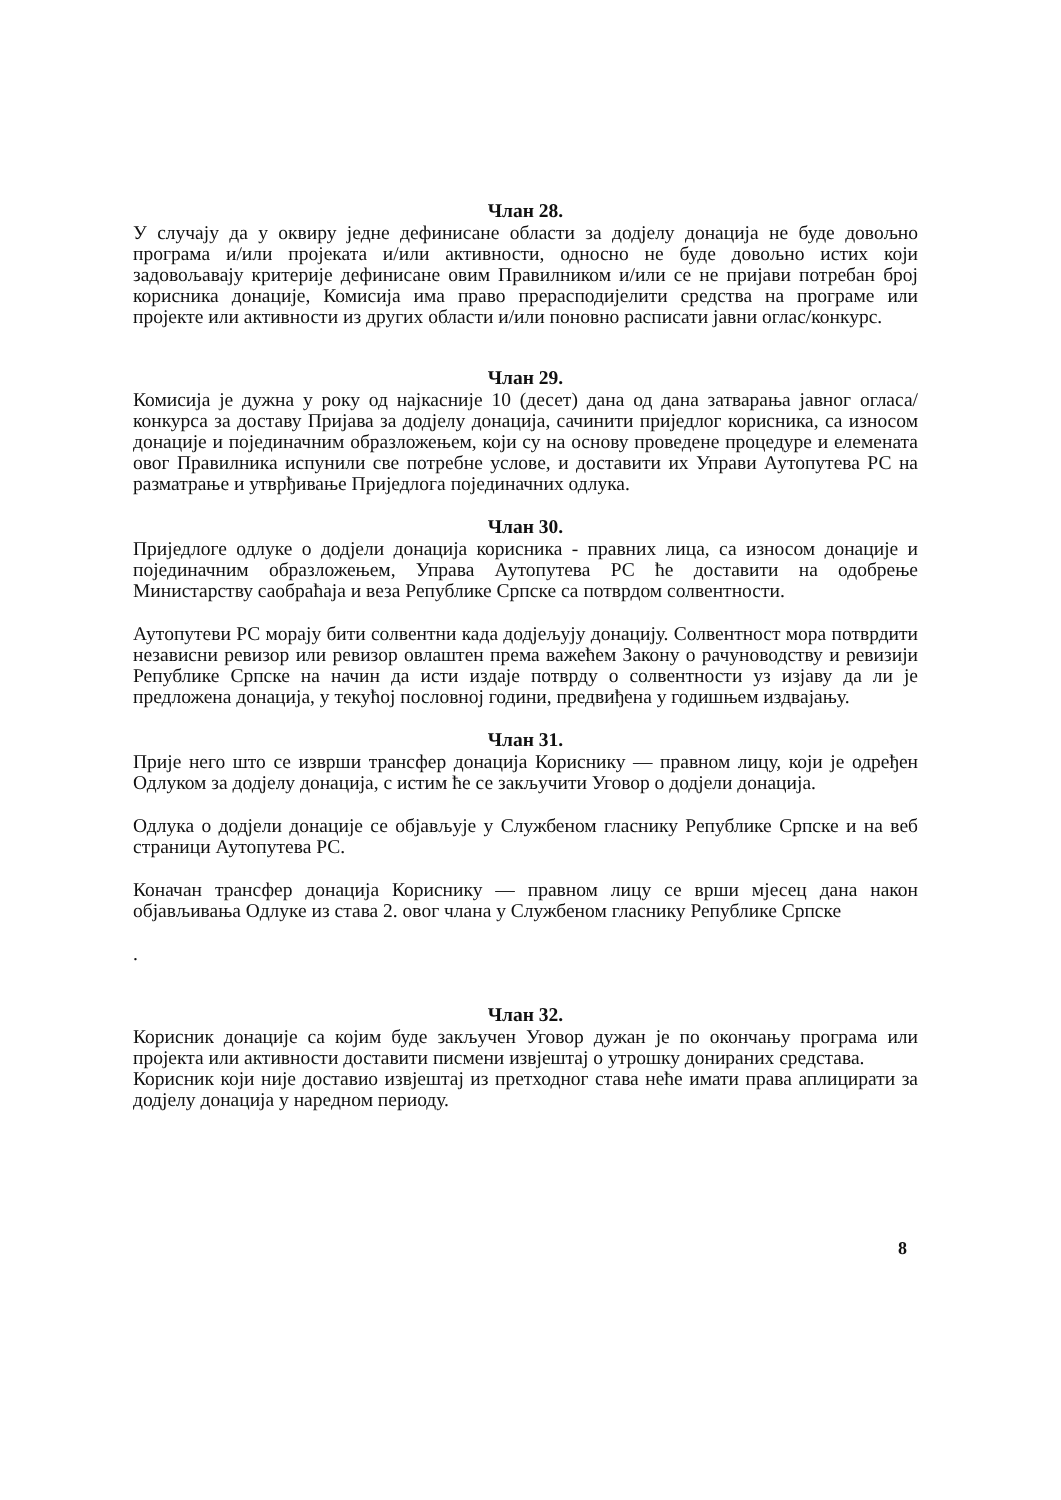Члан 28.
У случају да у оквиру једне дефинисане области за додјелу донација не буде довољно програма и/или пројеката и/или активности, односно не буде довољно истих који задовољавају критерије дефинисане овим Правилником и/или се не пријави потребан број корисника донације, Комисија има право прерасподијелити средства на програме или пројекте или активности из других области и/или поновно расписати јавни оглас/конкурс.
Члан 29.
Комисија је дужна у року од најкасније 10 (десет) дана од дана затварања јавног огласа/конкурса за доставу Пријава за додјелу донација, сачинити приједлог корисника, са износом донације и појединачним образложењем, који су на основу проведене процедуре и елемената овог Правилника испунили све потребне услове, и доставити их Управи Аутопутева РС на разматрање и утврђивање Приједлога појединачних одлука.
Члан 30.
Приједлоге одлуке о додјели донација корисника - правних лица, са износом донације и појединачним образложењем, Управа Аутопутева РС ће доставити на одобрење Министарству саобраћаја и веза Републике Српске са потврдом солвентности.
Аутопутеви РС морају бити солвентни када додјељују донацију. Солвентност мора потврдити независни ревизор или ревизор овлаштен према важећем Закону о рачуноводству и ревизији Републике Српске на начин да исти издаје потврду о солвентности уз изјаву да ли је предложена донација, у текућој пословној години, предвиђена у годишњем издвајању.
Члан 31.
Прије него што се изврши трансфер донација Кориснику — правном лицу, који је одређен Одлуком за додјелу донација, с истим ће се закључити Уговор о додјели донација.
Одлука о додјели донације се објављује у Службеном гласнику Републике Српске и на веб страници Аутопутева РС.
Коначан трансфер донација Кориснику — правном лицу се врши мјесец дана након објављивања Одлуке из става 2. овог члана у Службеном гласнику Републике Српске
.
Члан 32.
Корисник донације са којим буде закључен Уговор дужан је по окончању програма или пројекта или активности доставити писмени извјештај о утрошку донираних средстава.
Корисник који није доставио извјештај из претходног става неће имати права аплицирати за додјелу донација у наредном периоду.
8